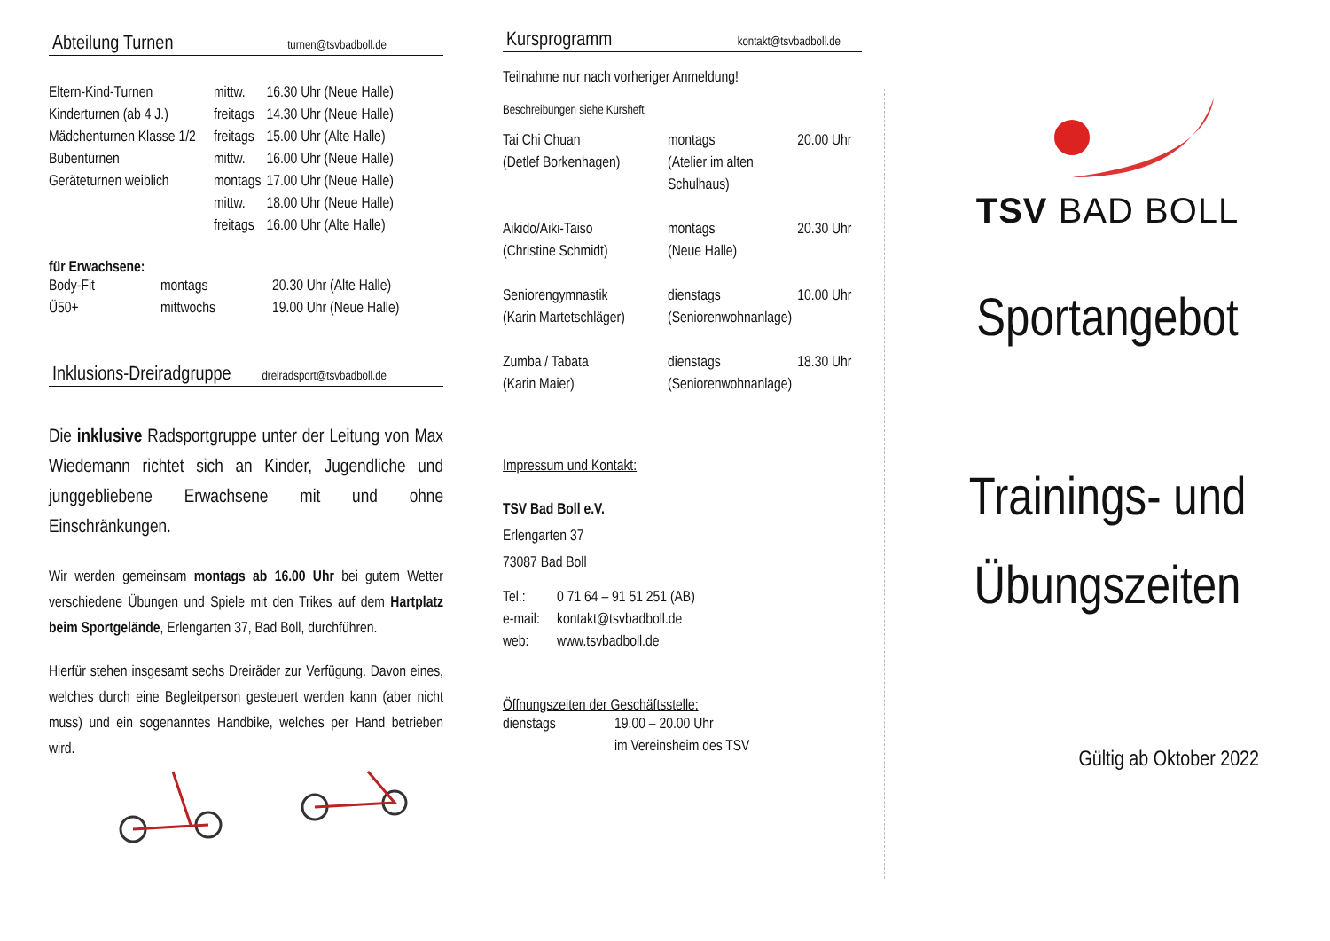Abteilung Turnen turnen@tsvbadboll.de
| Eltern-Kind-Turnen | mittw. | 16.30 Uhr (Neue Halle) |
| Kinderturnen (ab 4 J.) | freitags | 14.30 Uhr (Neue Halle) |
| Mädchenturnen Klasse 1/2 | freitags | 15.00 Uhr (Alte Halle) |
| Bubenturnen | mittw. | 16.00 Uhr (Neue Halle) |
| Geräteturnen weiblich | montags | 17.00 Uhr (Neue Halle) |
| | mittw. | 18.00 Uhr (Neue Halle) |
| | freitags | 16.00 Uhr (Alte Halle) |
für Erwachsene:
| Body-Fit | montags | 20.30 Uhr (Alte Halle) |
| Ü50+ | mittwochs | 19.00 Uhr (Neue Halle) |
Inklusions-Dreiradgruppe dreiradsport@tsvbadboll.de
Die inklusive Radsportgruppe unter der Leitung von Max Wiedemann richtet sich an Kinder, Jugendliche und junggebliebene Erwachsene mit und ohne Einschränkungen.
Wir werden gemeinsam montags ab 16.00 Uhr bei gutem Wetter verschiedene Übungen und Spiele mit den Trikes auf dem Hartplatz beim Sportgelände, Erlengarten 37, Bad Boll, durchführen.
Hierfür stehen insgesamt sechs Dreiräder zur Verfügung. Davon eines, welches durch eine Begleitperson gesteuert werden kann (aber nicht muss) und ein sogenanntes Handbike, welches per Hand betrieben wird.
Kursprogramm kontakt@tsvbadboll.de
Teilnahme nur nach vorheriger Anmeldung!
Beschreibungen siehe Kursheft
| Tai Chi Chuan (Detlef Borkenhagen) | montags (Atelier im alten Schulhaus) | 20.00 Uhr |
| Aikido/Aiki-Taiso (Christine Schmidt) | montags (Neue Halle) | 20.30 Uhr |
| Seniorengymnastik (Karin Martetschläger) | dienstags (Seniorenwohnanlage) | 10.00 Uhr |
| Zumba / Tabata (Karin Maier) | dienstags (Seniorenwohnanlage) | 18.30 Uhr |
Impressum und Kontakt:
TSV Bad Boll e.V.
Erlengarten 37
73087 Bad Boll
| Tel.: | 0 71 64 – 91 51 251 (AB) |
| e-mail: | kontakt@tsvbadboll.de |
| web: | www.tsvbadboll.de |
Öffnungszeiten der Geschäftsstelle:
| dienstags | 19.00 – 20.00 Uhr im Vereinsheim des TSV |
TSV BAD BOLL
Sportangebot
Trainings- und
Übungszeiten
Gültig ab Oktober 2022